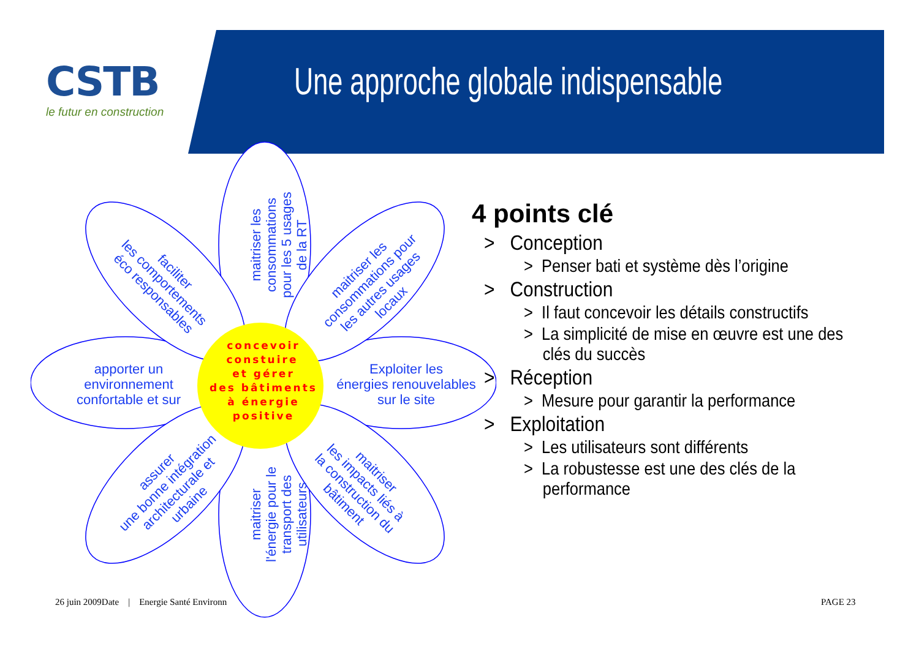CSTB
le futur en construction
Une approche globale indispensable
apporter un
environnement
confortable et sur
Exploiter les
énergies renouvelables
sur le site
maitriser les
consommations
pour les 5 usages
de la RT
maitriser
l'énergie pour le
transport des
utilisateurs
faciliter
les comportements
éco responsables
maitriser les
consommations pour
les autres usages
locaux
assurer
une bonne intégration
architecturale et
urbaine
maitriser
les impacts liés à
la construction du
bâtiment
concevoir
constuire
et gérer
des bâtiments
à énergie
positive
4 points clé
> Conception
> Penser bati et système dès l’origine
> Construction
> Il faut concevoir les détails constructifs
> La simplicité de mise en œuvre est une des clés du succès
> Réception
> Mesure pour garantir la performance
> Exploitation
> Les utilisateurs sont différents
> La robustesse est une des clés de la performance
26 juin 2009Date | Energie Santé Environn
PAGE 23